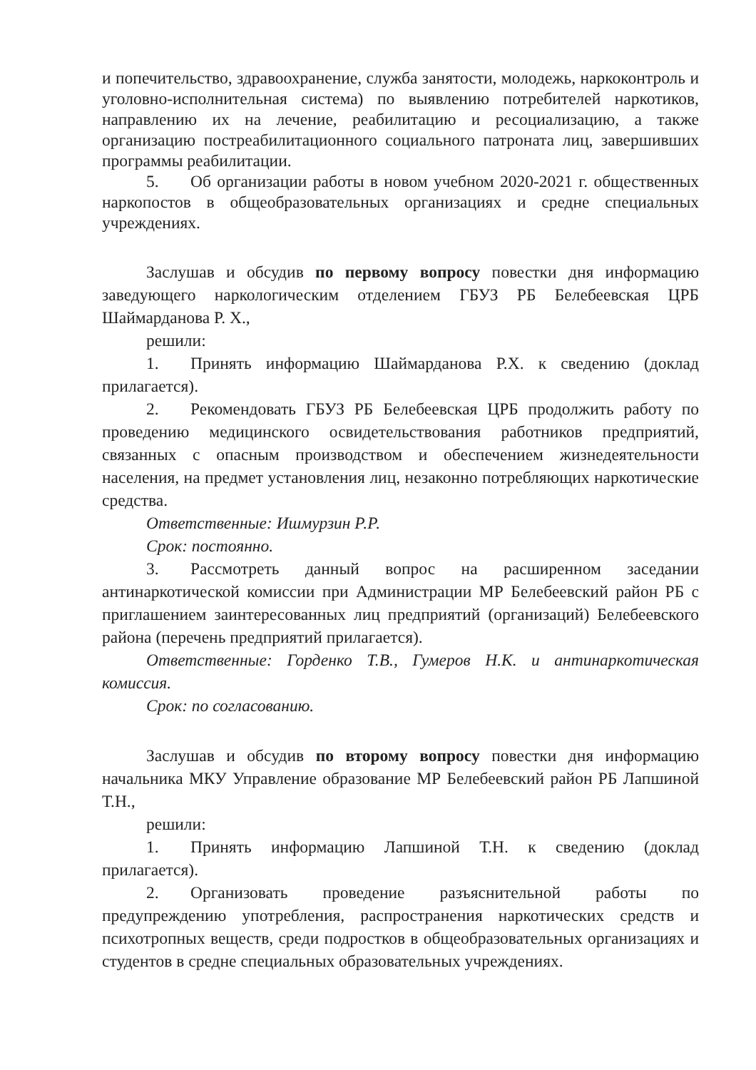и попечительство, здравоохранение, служба занятости, молодежь, наркоконтроль и уголовно-исполнительная система) по выявлению потребителей наркотиков, направлению их на лечение, реабилитацию и ресоциализацию, а также организацию постреабилитационного социального патроната лиц, завершивших программы реабилитации.
5. Об организации работы в новом учебном 2020-2021 г. общественных наркопостов в общеобразовательных организациях и средне специальных учреждениях.
Заслушав и обсудив по первому вопросу повестки дня информацию заведующего наркологическим отделением ГБУЗ РБ Белебеевская ЦРБ Шаймарданова Р. Х.,
решили:
1. Принять информацию Шаймарданова Р.Х. к сведению (доклад прилагается).
2. Рекомендовать ГБУЗ РБ Белебеевская ЦРБ продолжить работу по проведению медицинского освидетельствования работников предприятий, связанных с опасным производством и обеспечением жизнедеятельности населения, на предмет установления лиц, незаконно потребляющих наркотические средства.
Ответственные: Ишмурзин Р.Р.
Срок: постоянно.
3. Рассмотреть данный вопрос на расширенном заседании антинаркотической комиссии при Администрации МР Белебеевский район РБ с приглашением заинтересованных лиц предприятий (организаций) Белебеевского района (перечень предприятий прилагается).
Ответственные: Горденко Т.В., Гумеров Н.К. и антинаркотическая комиссия.
Срок: по согласованию.
Заслушав и обсудив по второму вопросу повестки дня информацию начальника МКУ Управление образование МР Белебеевский район РБ Лапшиной Т.Н.,
решили:
1. Принять информацию Лапшиной Т.Н. к сведению (доклад прилагается).
2. Организовать проведение разъяснительной работы по предупреждению употребления, распространения наркотических средств и психотропных веществ, среди подростков в общеобразовательных организациях и студентов в средне специальных образовательных учреждениях.